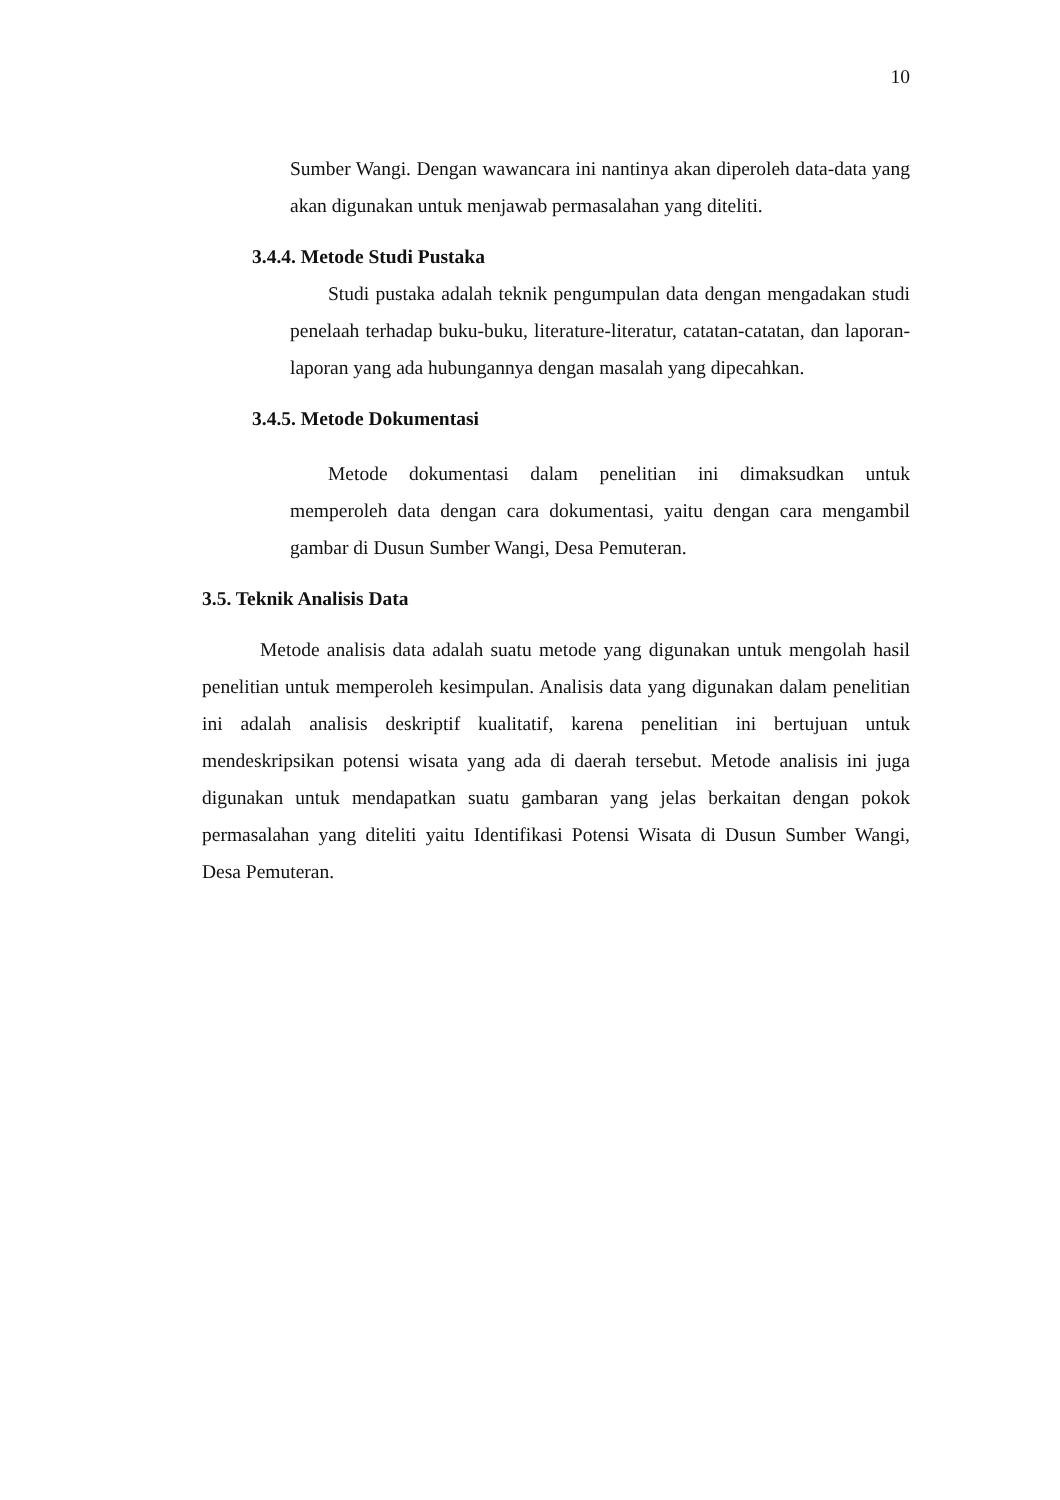10
Sumber Wangi. Dengan wawancara ini nantinya akan diperoleh data-data yang akan digunakan untuk menjawab permasalahan yang diteliti.
3.4.4. Metode Studi Pustaka
Studi pustaka adalah teknik pengumpulan data dengan mengadakan studi penelaah terhadap buku-buku, literature-literatur, catatan-catatan, dan laporan-laporan yang ada hubungannya dengan masalah yang dipecahkan.
3.4.5. Metode Dokumentasi
Metode dokumentasi dalam penelitian ini dimaksudkan untuk memperoleh data dengan cara dokumentasi, yaitu dengan cara mengambil gambar di Dusun Sumber Wangi, Desa Pemuteran.
3.5. Teknik Analisis Data
Metode analisis data adalah suatu metode yang digunakan untuk mengolah hasil penelitian untuk memperoleh kesimpulan. Analisis data yang digunakan dalam penelitian ini adalah analisis deskriptif kualitatif, karena penelitian ini bertujuan untuk mendeskripsikan potensi wisata yang ada di daerah tersebut. Metode analisis ini juga digunakan untuk mendapatkan suatu gambaran yang jelas berkaitan dengan pokok permasalahan yang diteliti yaitu Identifikasi Potensi Wisata di Dusun Sumber Wangi, Desa Pemuteran.